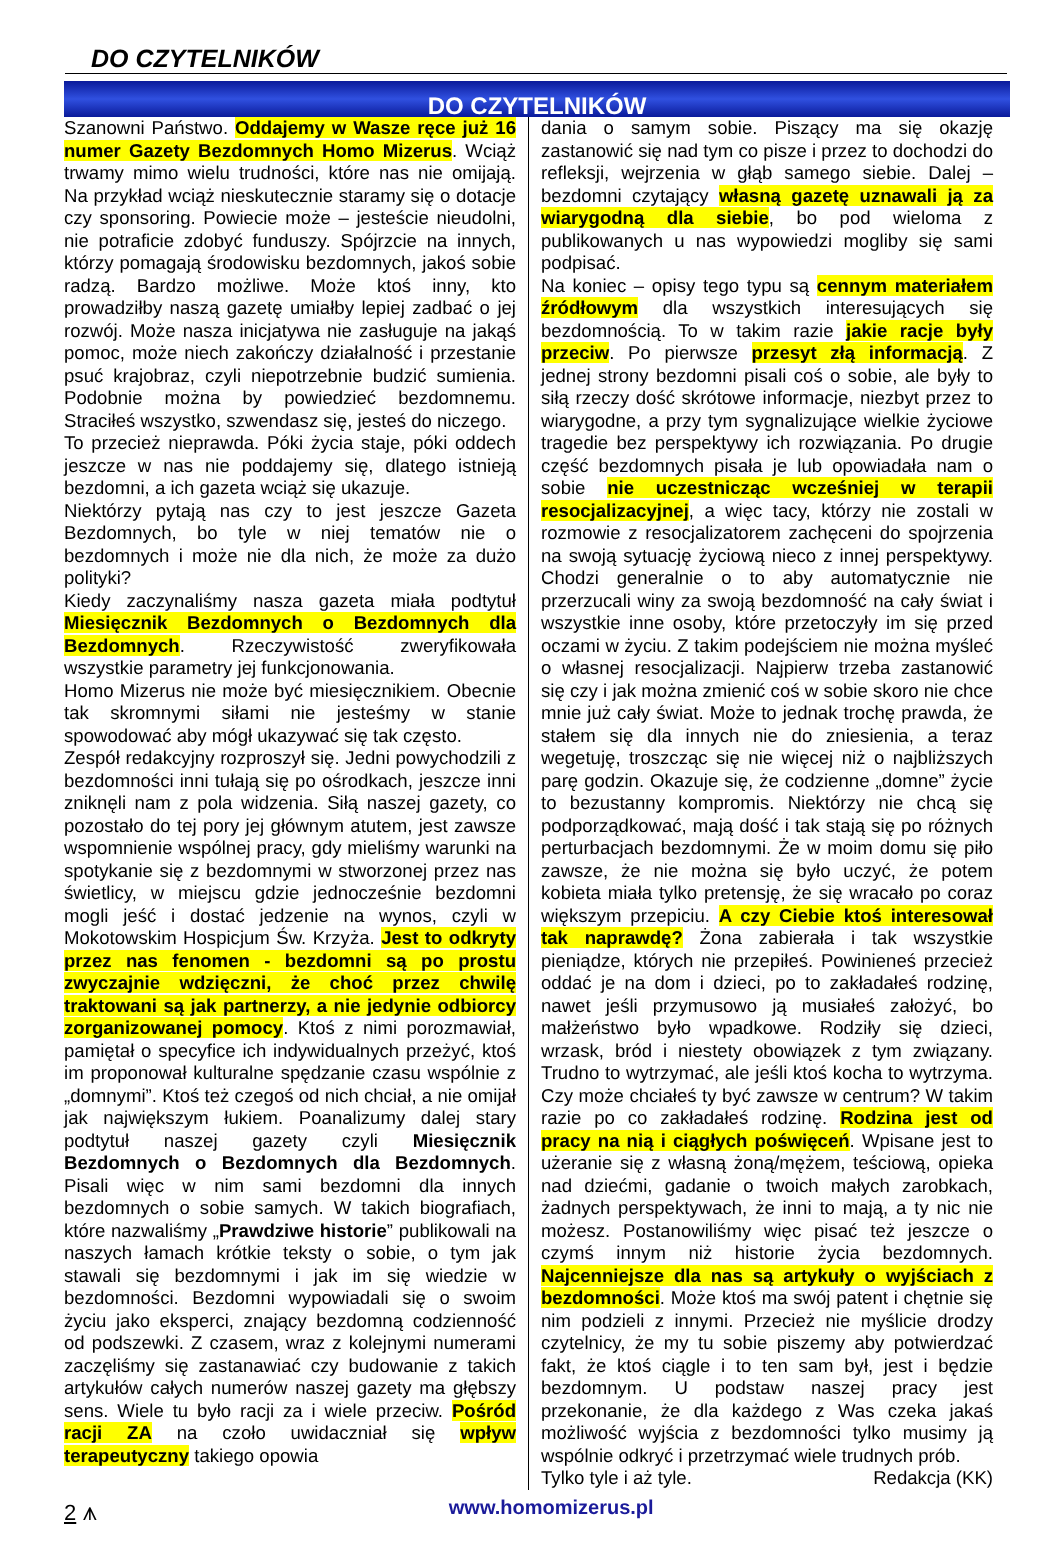DO CZYTELNIKÓW
DO CZYTELNIKÓW
Szanowni Państwo. Oddajemy w Wasze ręce już 16 numer Gazety Bezdomnych Homo Mizerus. Wciąż trwamy mimo wielu trudności, które nas nie omijają. Na przykład wciąż nieskutecznie staramy się o dotacje czy sponsoring. Powiecie może – jesteście nieudolni, nie potraficie zdobyć funduszy. Spójrzcie na innych, którzy pomagają środowisku bezdomnych, jakoś sobie radzą. Bardzo możliwe. Może ktoś inny, kto prowadziłby naszą gazetę umiałby lepiej zadbać o jej rozwój. Może nasza inicjatywa nie zasługuje na jakąś pomoc, może niech zakończy działalność i przestanie psuć krajobraz, czyli niepotrzebnie budzić sumienia. Podobnie można by powiedzieć bezdomnemu. Straciłeś wszystko, szwendasz się, jesteś do niczego.
To przecież nieprawda. Póki życia staje, póki oddech jeszcze w nas nie poddajemy się, dlatego istnieją bezdomni, a ich gazeta wciąż się ukazuje.
Niektórzy pytają nas czy to jest jeszcze Gazeta Bezdomnych, bo tyle w niej tematów nie o bezdomnych i może nie dla nich, że może za dużo polityki?
Kiedy zaczynaliśmy nasza gazeta miała podtytuł Miesięcznik Bezdomnych o Bezdomnych dla Bezdomnych. Rzeczywistość zweryfikowała wszystkie parametry jej funkcjonowania.
Homo Mizerus nie może być miesięcznikiem. Obecnie tak skromnymi siłami nie jesteśmy w stanie spowodować aby mógł ukazywać się tak często.
Zespół redakcyjny rozproszył się. Jedni powychodzili z bezdomności inni tułają się po ośrodkach, jeszcze inni zniknęli nam z pola widzenia. Siłą naszej gazety, co pozostało do tej pory jej głównym atutem, jest zawsze wspomnienie wspólnej pracy, gdy mieliśmy warunki na spotykanie się z bezdomnymi w stworzonej przez nas świetlicy, w miejscu gdzie jednocześnie bezdomni mogli jeść i dostać jedzenie na wynos, czyli w Mokotowskim Hospicjum Św. Krzyża. Jest to odkryty przez nas fenomen - bezdomni są po prostu zwyczajnie wdzięczni, że choć przez chwilę traktowani są jak partnerzy, a nie jedynie odbiorcy zorganizowanej pomocy. Ktoś z nimi porozmawiał, pamiętał o specyfice ich indywidualnych przeżyć, ktoś im proponował kulturalne spędzanie czasu wspólnie z „domnymi”. Ktoś też czegoś od nich chciał, a nie omijał jak największym łukiem. Poanalizumy dalej stary podtytuł naszej gazety czyli Miesięcznik Bezdomnych o Bezdomnych dla Bezdomnych. Pisali więc w nim sami bezdomni dla innych bezdomnych o sobie samych. W takich biografiach, które nazwaliśmy „Prawdziwe historie” publikowali na naszych łamach krótkie teksty o sobie, o tym jak stawali się bezdomnymi i jak im się wiedzie w bezdomności. Bezdomni wypowiadali się o swoim życiu jako eksperci, znający bezdomną codzienność od podszewki. Z czasem, wraz z kolejnymi numerami zaczęliśmy się zastanawiać czy budowanie z takich artykułów całych numerów naszej gazety ma głębszy sens. Wiele tu było racji za i wiele przeciw. Pośród racji ZA na czoło uwidaczniał się wpływ terapeutyczny takiego opowia
dania o samym sobie. Piszący ma się okazję zastanowić się nad tym co pisze i przez to dochodzi do refleksji, wejrzenia w głąb samego siebie. Dalej – bezdomni czytający własną gazetę uznawali ją za wiarygodną dla siebie, bo pod wieloma z publikowanych u nas wypowiedzi mogliby się sami podpisać.
Na koniec – opisy tego typu są cennym materiałem źródłowym dla wszystkich interesujących się bezdomnością. To w takim razie jakie racje były przeciw. Po pierwsze przesyt złą informacją. Z jednej strony bezdomni pisali coś o sobie, ale były to siłą rzeczy dość skrótowe informacje, niezbyt przez to wiarygodne, a przy tym sygnalizujące wielkie życiowe tragedie bez perspektywy ich rozwiązania. Po drugie część bezdomnych pisała je lub opowiadała nam o sobie nie uczestnicząc wcześniej w terapii resocjalizacyjnej, a więc tacy, którzy nie zostali w rozmowie z resocjalizatorem zachęceni do spojrzenia na swoją sytuację życiową nieco z innej perspektywy. Chodzi generalnie o to aby automatycznie nie przerzucali winy za swoją bezdomność na cały świat i wszystkie inne osoby, które przetoczyły im się przed oczami w życiu. Z takim podejściem nie można myśleć o własnej resocjalizacji. Najpierw trzeba zastanowić się czy i jak można zmienić coś w sobie skoro nie chce mnie już cały świat. Może to jednak trochę prawda, że stałem się dla innych nie do zniesienia, a teraz wegetuję, troszcząc się nie więcej niż o najbliższych parę godzin. Okazuje się, że codzienne „domne” życie to bezustanny kompromis. Niektórzy nie chcą się podporządkować, mają dość i tak stają się po różnych perturbacjach bezdomnymi. Że w moim domu się piło zawsze, że nie można się było uczyć, że potem kobieta miała tylko pretensję, że się wracało po coraz większym przepiciu. A czy Ciebie ktoś interesował tak naprawdę? Żona zabierała i tak wszystkie pieniądze, których nie przepiłeś. Powinieneś przecież oddać je na dom i dzieci, po to zakładałeś rodzinę, nawet jeśli przymusowo ją musiałeś założyć, bo małżeństwo było wpadkowe. Rodziły się dzieci, wrzask, bród i niestety obowiązek z tym związany. Trudno to wytrzymać, ale jeśli ktoś kocha to wytrzyma. Czy może chciałeś ty być zawsze w centrum? W takim razie po co zakładałeś rodzinę. Rodzina jest od pracy na nią i ciągłych poświęceń. Wpisane jest to użeranie się z własną żoną/mężem, teściową, opieka nad dziećmi, gadanie o twoich małych zarobkach, żadnych perspektywach, że inni to mają, a ty nic nie możesz. Postanowiliśmy więc pisać też jeszcze o czymś innym niż historie życia bezdomnych. Najcenniejsze dla nas są artykuły o wyjściach z bezdomności. Może ktoś ma swój patent i chętnie się nim podzieli z innymi. Przecież nie myślicie drodzy czytelnicy, że my tu sobie piszemy aby potwierdzać fakt, że ktoś ciągle i to ten sam był, jest i będzie bezdomnym. U podstaw naszej pracy jest przekonanie, że dla każdego z Was czeka jakaś możliwość wyjścia z bezdomności tylko musimy ją wspólnie odkryć i przetrzymać wiele trudnych prób.
Tylko tyle i aż tyle. Redakcja (KK)
2 ⩚ www.homomizerus.pl